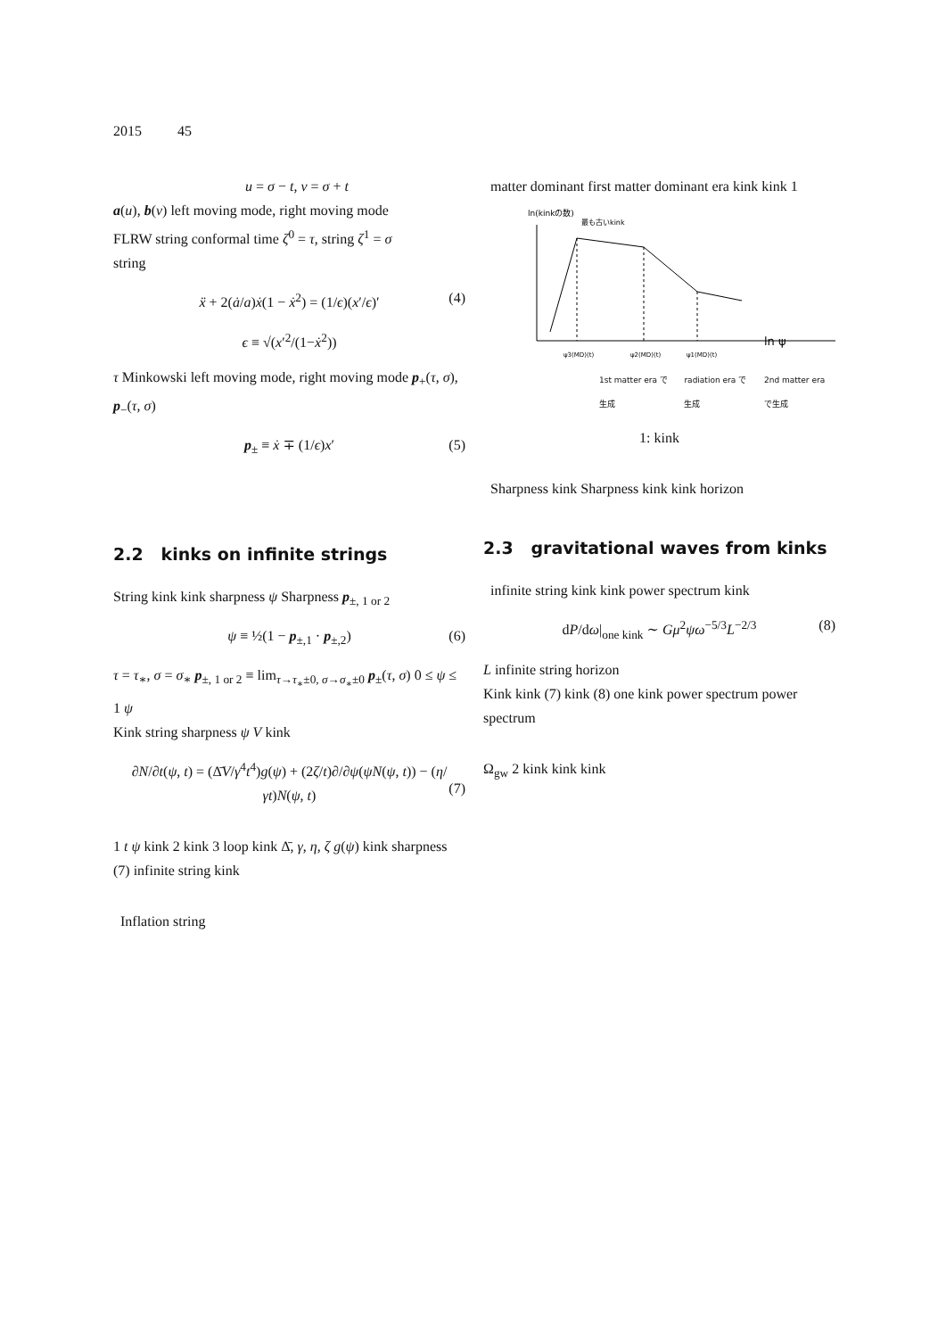2015 45
u = σ − t, v = σ + t
a(u), b(v) left moving mode, right moving mode
FLRW string conformal time ζ<sup>0</sup> = τ, string ζ<sup>1</sup> = σ
string
ẍ + 2(ȧ/a)ẋ(1 − ẋ<sup>2</sup>) = (1/ϵ)(x′/ϵ)′ (4)
ϵ ≡ √(x′<sup>2</sup>/(1−ẋ<sup>2</sup>))
τ Minkowski left moving mode, right moving mode p<sub>+</sub>(τ, σ), p<sub>−</sub>(τ, σ)
p<sub>±</sub> ≡ ẋ ∓ (1/ϵ)x′ (5)
2.2 kinks on infinite strings
String kink kink sharpness ψ Sharpness p<sub>±, 1 or 2</sub>
ψ ≡ ½(1 − p<sub>±,1</sub> · p<sub>±,2</sub>) (6)
τ = τ<sub>∗</sub>, σ = σ<sub>∗</sub> p<sub>±, 1 or 2</sub> ≡ lim<sub>τ→τ<sub>∗</sub>±0, σ→σ<sub>∗</sub>±0</sub> p<sub>±</sub>(τ, σ) 0 ≤ ψ ≤ 1 ψ
Kink string sharpness ψ V kink
∂N/∂t(ψ, t) = (Δ̄V/γ<sup>4</sup>t<sup>4</sup>)g(ψ) + (2ζ/t)∂/∂ψ(ψN(ψ, t)) − (η/γt)N(ψ, t)
(7)
1 t ψ kink 2 kink 3 loop kink Δ̄, γ, η, ζ g(ψ) kink sharpness (7) infinite string kink
Inflation string
matter dominant first matter dominant era kink kink 1
ln(kinkの数)
最も古いkink
ln ψ
ψ3(MD)(t)
ψ2(MD)(t)
ψ1(MD)(t)
1st matter era で生成 radiation era で生成 2nd matter era で生成
1: kink
Sharpness kink Sharpness kink kink horizon
2.3 gravitational waves from kinks
infinite string kink kink power spectrum kink
dP/dω|<sub>one kink</sub> ∼ Gμ<sup>2</sup>ψω<sup>−5/3</sup>L<sup>−2/3</sup> (8)
L infinite string horizon
Kink kink (7) kink (8) one kink power spectrum power spectrum
Ω<sub>gw</sub> 2 kink kink kink